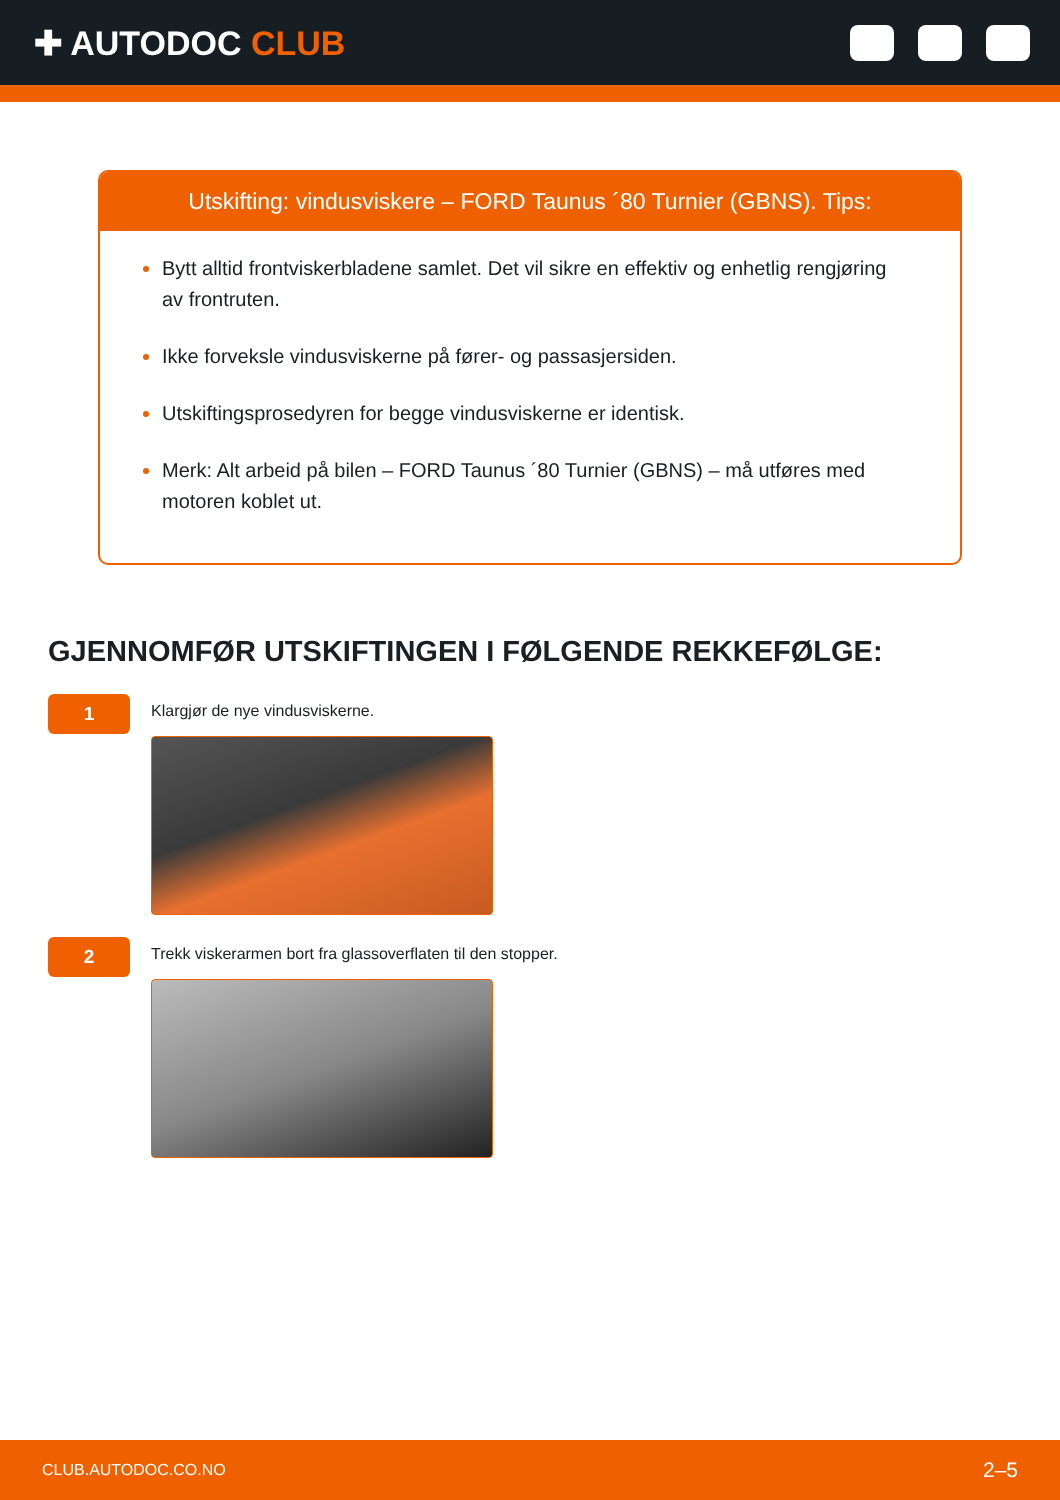✚ AUTODOC CLUB
Utskifting: vindusviskere – FORD Taunus ´80 Turnier (GBNS). Tips:
Bytt alltid frontviskerbladene samlet. Det vil sikre en effektiv og enhetlig rengjøring av frontruten.
Ikke forveksle vindusviskerne på fører- og passasjersiden.
Utskiftingsprosedyren for begge vindusviskerne er identisk.
Merk: Alt arbeid på bilen – FORD Taunus ´80 Turnier (GBNS) – må utføres med motoren koblet ut.
GJENNOMFØR UTSKIFTINGEN I FØLGENDE REKKEFØLGE:
1
Klargjør de nye vindusviskerne.
2
Trekk viskerarmen bort fra glassoverflaten til den stopper.
CLUB.AUTODOC.CO.NO 2–5